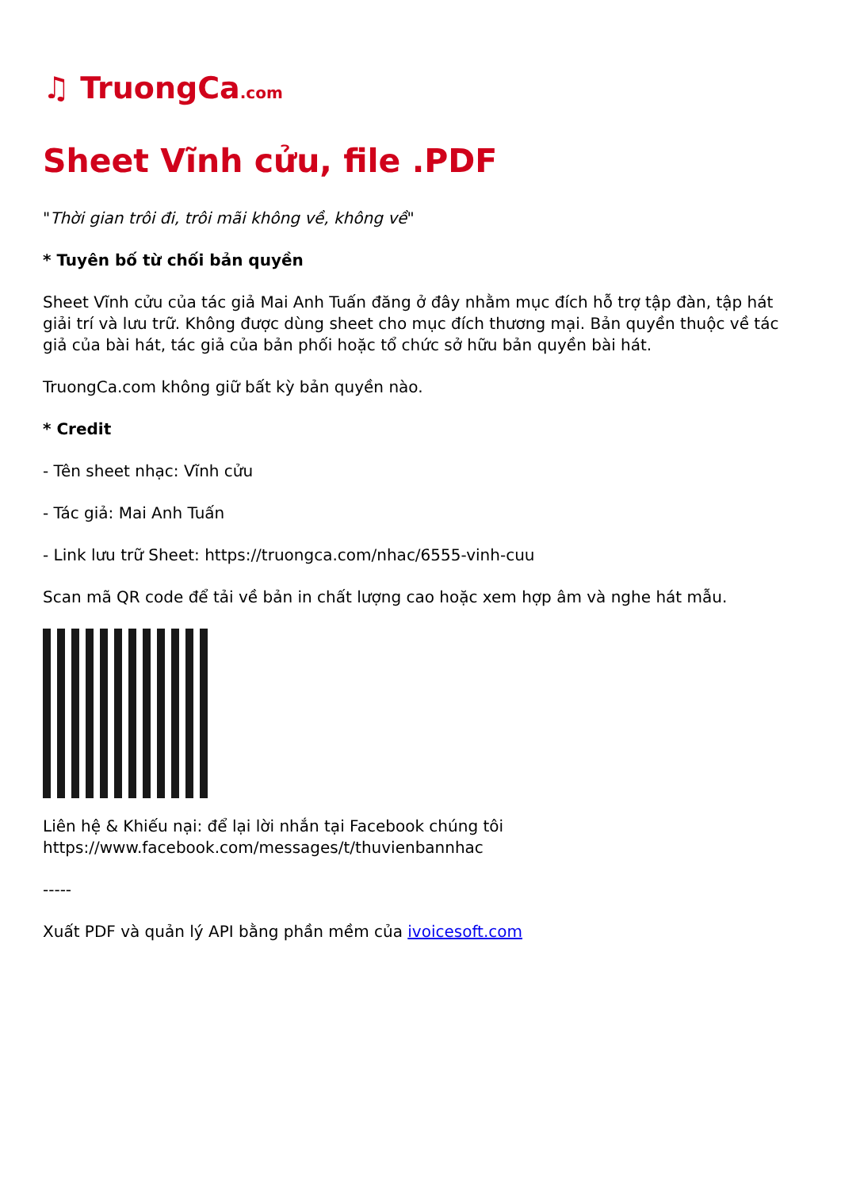♫ TruongCa.com
Sheet Vĩnh cửu, file .PDF
"Thời gian trôi đi, trôi mãi không về, không về"
* Tuyên bố từ chối bản quyền
Sheet Vĩnh cửu của tác giả Mai Anh Tuấn đăng ở đây nhằm mục đích hỗ trợ tập đàn, tập hát giải trí và lưu trữ. Không được dùng sheet cho mục đích thương mại. Bản quyền thuộc về tác giả của bài hát, tác giả của bản phối hoặc tổ chức sở hữu bản quyền bài hát.
TruongCa.com không giữ bất kỳ bản quyền nào.
* Credit
- Tên sheet nhạc: Vĩnh cửu
- Tác giả: Mai Anh Tuấn
- Link lưu trữ Sheet: https://truongca.com/nhac/6555-vinh-cuu
Scan mã QR code để tải về bản in chất lượng cao hoặc xem hợp âm và nghe hát mẫu.
Liên hệ & Khiếu nại: để lại lời nhắn tại Facebook chúng tôi
https://www.facebook.com/messages/t/thuvienbannhac
-----
Xuất PDF và quản lý API bằng phần mềm của ivoicesoft.com